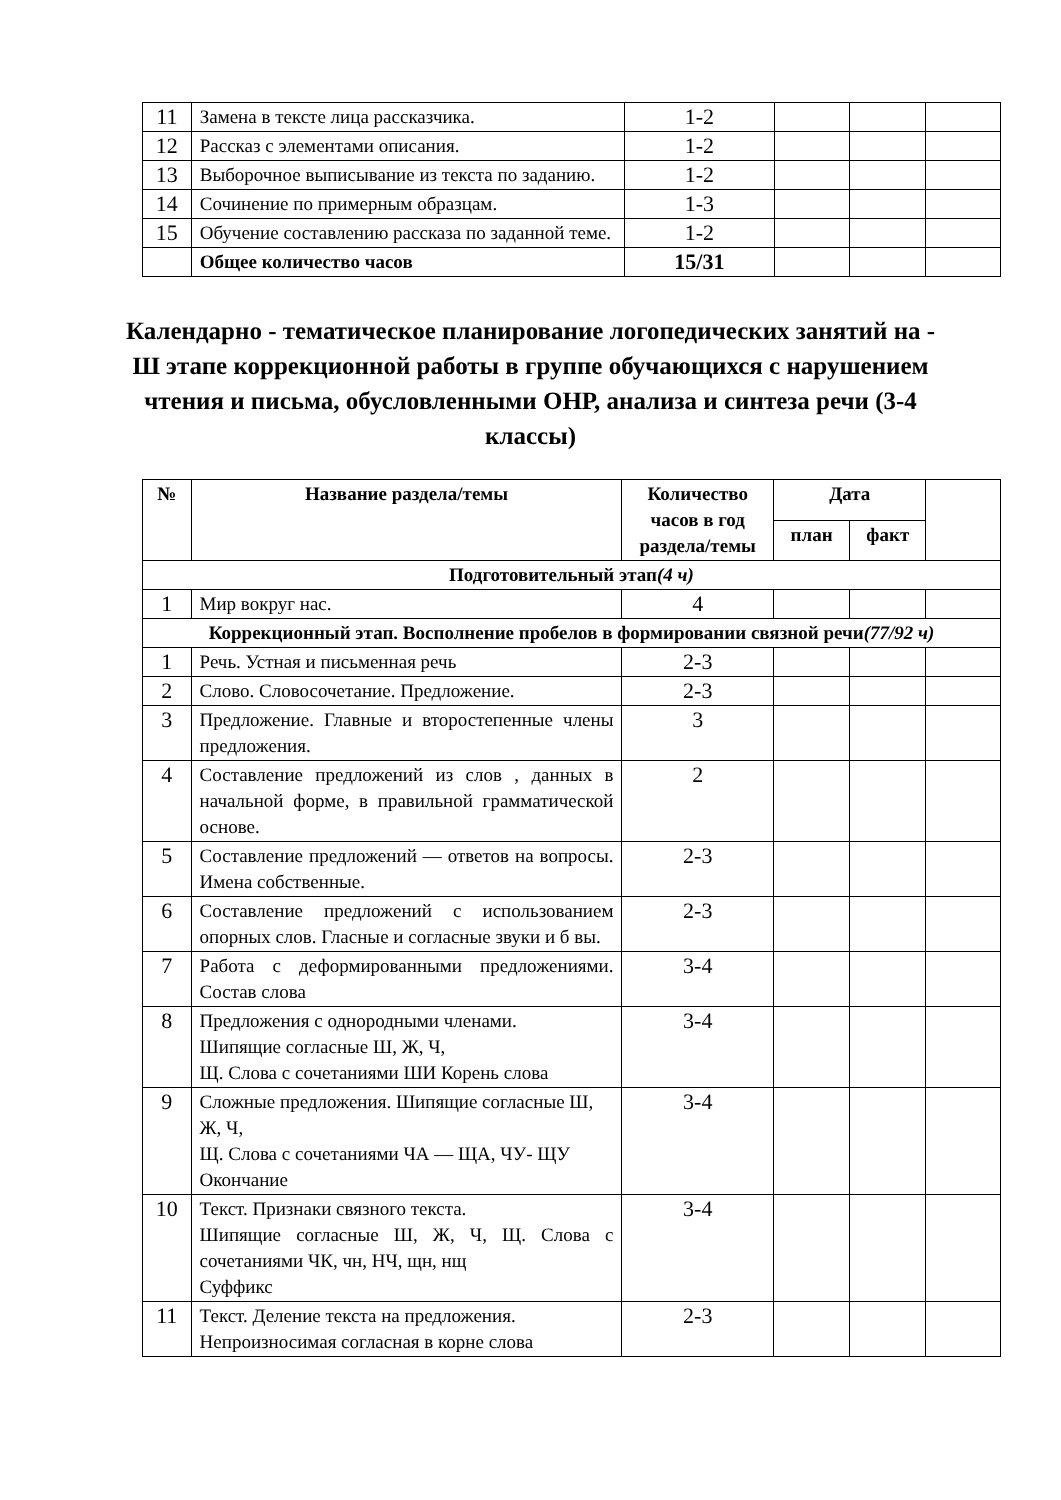| 11 | Замена в тексте лица рассказчика. | 1-2 | | | |
| 12 | Рассказ с элементами описания. | 1-2 | | | |
| 13 | Выборочное выписывание из текста по заданию. | 1-2 | | | |
| 14 | Сочинение по примерным образцам. | 1-3 | | | |
| 15 | Обучение составлению рассказа по заданной теме. | 1-2 | | | |
| | Общее количество часов | 15/31 | | | |
Календарно - тематическое планирование логопедических занятий на - Ш этапе коррекционной работы в группе обучающихся с нарушением чтения и письма, обусловленными ОНР, анализа и синтеза речи (3-4 классы)
| № | Название раздела/темы | Количество часов в год раздела/темы | Дата | | |
| --- | --- | --- | --- | --- | --- |
| | | | план | факт | |
| Подготовительный этап (4 ч) | | | | | |
| 1 | Мир вокруг нас. | 4 | | | |
| Коррекционный этап. Восполнение пробелов в формировании связной речи (77/92 ч) | | | | | |
| 1 | Речь. Устная и письменная речь | 2-3 | | | |
| 2 | Слово. Словосочетание. Предложение. | 2-3 | | | |
| 3 | Предложение. Главные и второстепенные члены предложения. | 3 | | | |
| 4 | Составление предложений из слов , данных в начальной форме, в правильной грамматической основе. | 2 | | | |
| 5 | Составление предложений — ответов на вопросы. Имена собственные. | 2-3 | | | |
| 6 | Составление предложений с использованием опорных слов. Гласные и согласные звуки и б вы. | 2-3 | | | |
| 7 | Работа с деформированными предложениями. Состав слова | 3-4 | | | |
| 8 | Предложения с однородными членами. Шипящие согласные Ш, Ж, Ч, Щ. Слова с сочетаниями ШИ Корень слова | 3-4 | | | |
| 9 | Сложные предложения. Шипящие согласные Ш, Ж, Ч, Щ. Слова с сочетаниями ЧА — ЩА, ЧУ- ЩУ Окончание | 3-4 | | | |
| 10 | Текст. Признаки связного текста. Шипящие согласные Ш, Ж, Ч, Щ. Слова с сочетаниями ЧК, чн, НЧ, щн, нщ Суффикс | 3-4 | | | |
| 11 | Текст. Деление текста на предложения. Непроизносимая согласная в корне слова | 2-3 | | | |